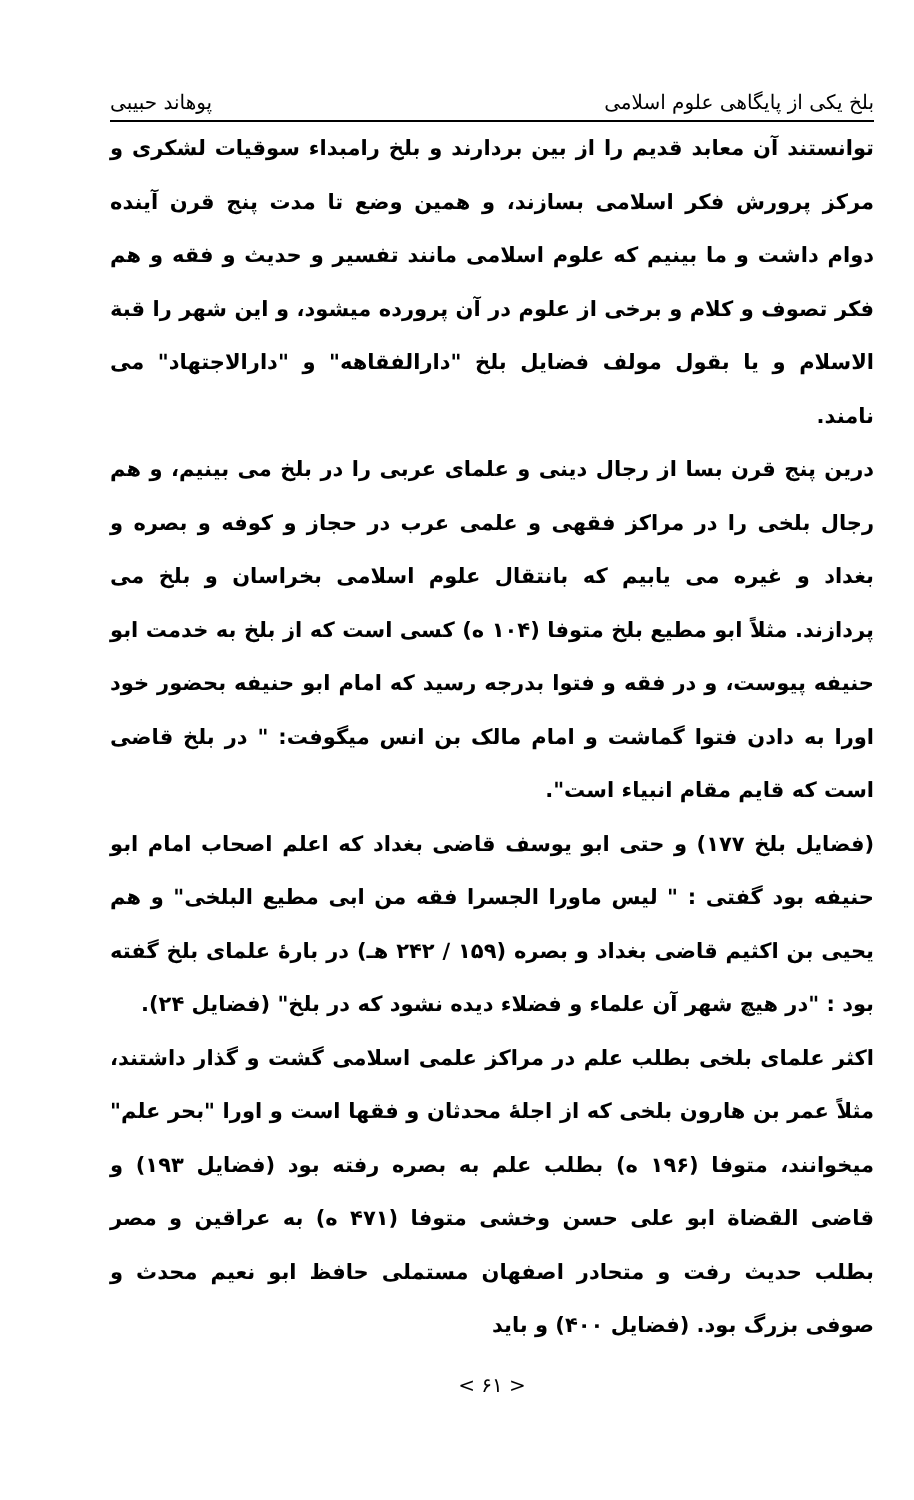بلخ یکی از پایگاهی علوم اسلامی پوهاند حبیبی
توانستند آن معابد قدیم را از بین بردارند و بلخ رامبداء سوقیات لشکری و مرکز پرورش فکر اسلامی بسازند، و همین وضع تا مدت پنج قرن آینده دوام داشت و ما بینیم که علوم اسلامی مانند تفسیر و حدیث و فقه و هم فکر تصوف و کلام و برخی از علوم در آن پرورده میشود، و این شهر را قبة الاسلام و یا بقول مولف فضایل بلخ "دارالفقاهه" و "دارالاجتهاد" می نامند.
درین پنج قرن بسا از رجال دینی و علمای عربی را در بلخ می بینیم، و هم رجال بلخی را در مراکز فقهی و علمی عرب در حجاز و کوفه و بصره و بغداد و غیره می یابیم که بانتقال علوم اسلامی بخراسان و بلخ می پردازند. مثلاً ابو مطیع بلخ متوفا (۱۰۴ ه) کسی است که از بلخ به خدمت ابو حنیفه پیوست، و در فقه و فتوا بدرجه رسید که امام ابو حنیفه بحضور خود اورا به دادن فتوا گماشت و امام مالک بن انس میگوفت: " در بلخ قاضی است که قایم مقام انبیاء است".
(فضایل بلخ ۱۷۷) و حتی ابو یوسف قاضی بغداد که اعلم اصحاب امام ابو حنیفه بود گفتی : " لیس ماورا الجسرا فقه من ابی مطیع البلخی" و هم یحیی بن اکثیم قاضی بغداد و بصره (۱۵۹ / ۲۴۲ هـ) در بارهٔ علمای بلخ گفته بود : "در هیچ شهر آن علماء و فضلاء دیده نشود که در بلخ" (فضایل ۲۴).
اکثر علمای بلخی بطلب علم در مراکز علمی اسلامی گشت و گذار داشتند، مثلاً عمر بن هارون بلخی که از اجلهٔ محدثان و فقها است و اورا "بحر علم" میخوانند، متوفا (۱۹۶ ه) بطلب علم به بصره رفته بود (فضایل ۱۹۳) و قاضی القضاة ابو علی حسن وخشی متوفا (۴۷۱ ه) به عراقین و مصر بطلب حدیث رفت و متحادر اصفهان مستملی حافظ ابو نعیم محدث و صوفی بزرگ بود. (فضایل ۴۰۰) و باید
< ۶۱ >